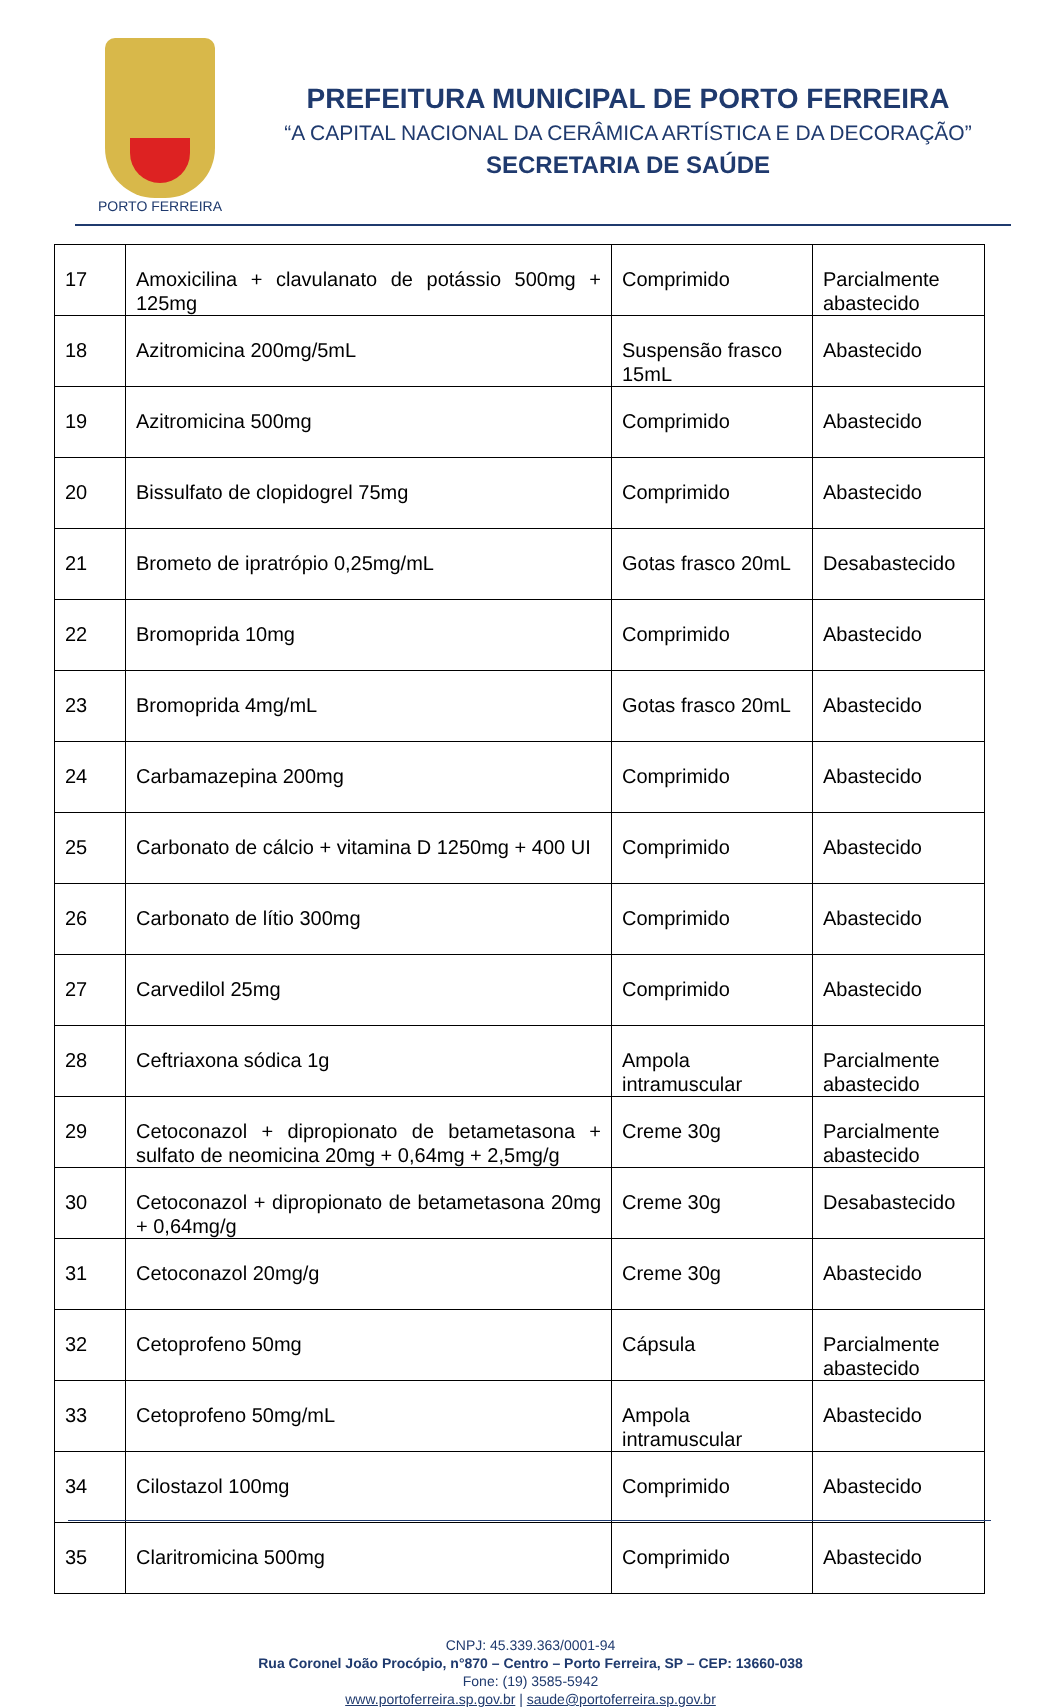PORTO FERREIRA
PREFEITURA MUNICIPAL DE PORTO FERREIRA
“A CAPITAL NACIONAL DA CERÂMICA ARTÍSTICA E DA DECORAÇÃO”
SECRETARIA DE SAÚDE
| 17 | Amoxicilina + clavulanato de potássio 500mg + 125mg | Comprimido | Parcialmente abastecido |
| 18 | Azitromicina 200mg/5mL | Suspensão frasco 15mL | Abastecido |
| 19 | Azitromicina 500mg | Comprimido | Abastecido |
| 20 | Bissulfato de clopidogrel 75mg | Comprimido | Abastecido |
| 21 | Brometo de ipratrópio 0,25mg/mL | Gotas frasco 20mL | Desabastecido |
| 22 | Bromoprida 10mg | Comprimido | Abastecido |
| 23 | Bromoprida 4mg/mL | Gotas frasco 20mL | Abastecido |
| 24 | Carbamazepina 200mg | Comprimido | Abastecido |
| 25 | Carbonato de cálcio + vitamina D 1250mg + 400 UI | Comprimido | Abastecido |
| 26 | Carbonato de lítio 300mg | Comprimido | Abastecido |
| 27 | Carvedilol 25mg | Comprimido | Abastecido |
| 28 | Ceftriaxona sódica 1g | Ampola intramuscular | Parcialmente abastecido |
| 29 | Cetoconazol + dipropionato de betametasona + sulfato de neomicina 20mg + 0,64mg + 2,5mg/g | Creme 30g | Parcialmente abastecido |
| 30 | Cetoconazol + dipropionato de betametasona 20mg + 0,64mg/g | Creme 30g | Desabastecido |
| 31 | Cetoconazol 20mg/g | Creme 30g | Abastecido |
| 32 | Cetoprofeno 50mg | Cápsula | Parcialmente abastecido |
| 33 | Cetoprofeno 50mg/mL | Ampola intramuscular | Abastecido |
| 34 | Cilostazol 100mg | Comprimido | Abastecido |
| 35 | Claritromicina 500mg | Comprimido | Abastecido |
CNPJ: 45.339.363/0001-94
Rua Coronel João Procópio, n°870 – Centro – Porto Ferreira, SP – CEP: 13660-038
Fone: (19) 3585-5942
www.portoferreira.sp.gov.br | saude@portoferreira.sp.gov.br